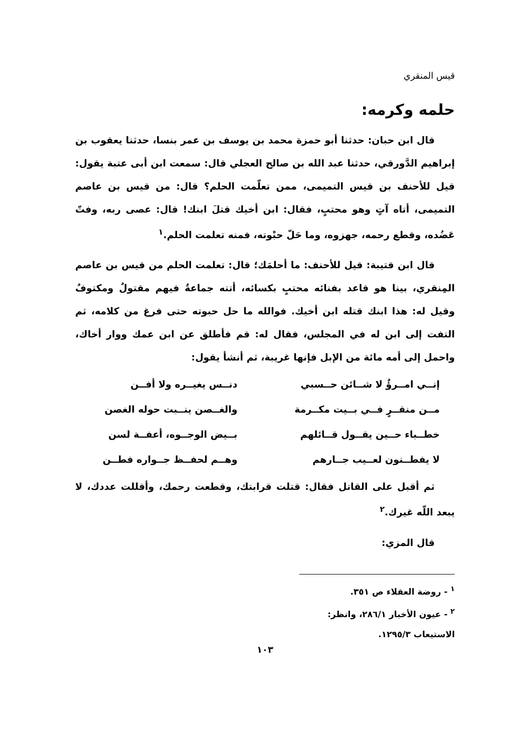قيس المنقري
حلمه وكرمه:
قال ابن حبان: حدثنا أبو حمزة محمد بن يوسف بن عمر بنسا، حدثنا يعقوب بن إبراهيم الدَّورقي، حدثنا عبد الله بن صالح العجلي قال: سمعت ابن أبى عتبة يقول: قيل للأحنف بن قيس التميمى، ممن تعلّمت الحلم؟ قال: من قيس بن عاصم التميمى، أتاه آتٍ وهو محتبٍ، فقال: ابن أخيك قتلَ ابنك! قال: عصى ربه، وفتّ عَضُده، وقطع رحمه، جهزوه، وما حَلّ حبْوته، فمنه تعلمت الحلم.<sup>١</sup>
قال ابن قتيبة: قيل للأحنف: ما أحلمَك؛ قال: تعلمت الحلم من قيس بن عاصم المِنقري، بينا هو قاعد بفنائه محتبٍ بكسائه، أتته جماعةٌ فيهم مقتولٌ ومكتوفٌ وقيل له: هذا ابنك قتله ابن أخيك. فوالله ما حل حبوته حتى فرغ من كلامه، ثم التفت إلى ابن له في المجلس، فقال له: قم فأطلق عن ابن عمك ووار أخاك، واحمل إلى أمه مائة من الإبل فإنها غريبة، ثم أنشأ يقول:
إنــي امــرؤٌ لا شــائن حــسبي
دنــس يغيــره ولا أفــن
مــن منقــرٍ فــي بــيت مكــرمة
والغــصن ينــبت حوله الغصن
خطــباء حــين يقــول قــائلهم
بــيض الوجــوه، أعفــة لسن
لا يفطــنون لعــيب جــارهم
وهــم لحفــظ جــواره فطــن
ثم أقبل على القاتل فقال: قتلت قرابتك، وقطعت رحمك، وأقللت عددك، لا يبعد اللّه غيرك.<sup>٢</sup>
قال المزي:
<sup>١</sup> - روضة العقلاء ص ٣٥١.
<sup>٢</sup> - عيون الأخبار ٢٨٦/١، وانظر: الاستيعاب ١٢٩٥/٣.
١٠٣